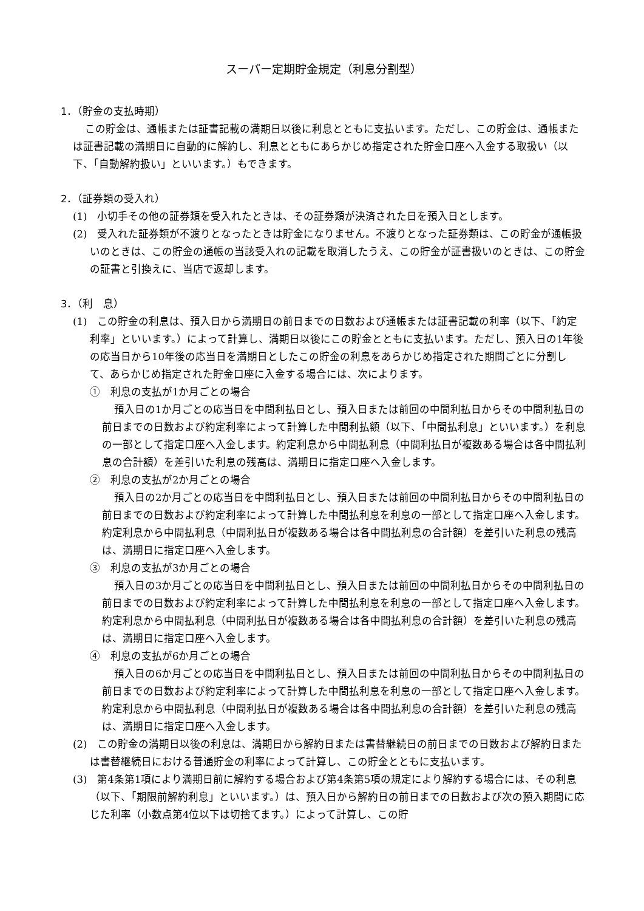スーパー定期貯金規定（利息分割型）
1．（貯金の支払時期）
この貯金は、通帳または証書記載の満期日以後に利息とともに支払います。ただし、この貯金は、通帳または証書記載の満期日に自動的に解約し、利息とともにあらかじめ指定された貯金口座へ入金する取扱い（以下、「自動解約扱い」といいます。）もできます。
2．（証券類の受入れ）
(1)　小切手その他の証券類を受入れたときは、その証券類が決済された日を預入日とします。
(2)　受入れた証券類が不渡りとなったときは貯金になりません。不渡りとなった証券類は、この貯金が通帳扱いのときは、この貯金の通帳の当該受入れの記載を取消したうえ、この貯金が証書扱いのときは、この貯金の証書と引換えに、当店で返却します。
3．（利　息）
(1)　この貯金の利息は、預入日から満期日の前日までの日数および通帳または証書記載の利率（以下、「約定利率」といいます。）によって計算し、満期日以後にこの貯金とともに支払います。ただし、預入日の1年後の応当日から10年後の応当日を満期日としたこの貯金の利息をあらかじめ指定された期間ごとに分割して、あらかじめ指定された貯金口座に入金する場合には、次によります。
①　利息の支払が1か月ごとの場合
預入日の1か月ごとの応当日を中間利払日とし、預入日または前回の中間利払日からその中間利払日の前日までの日数および約定利率によって計算した中間利払額（以下、「中間払利息」といいます。）を利息の一部として指定口座へ入金します。約定利息から中間払利息（中間利払日が複数ある場合は各中間払利息の合計額）を差引いた利息の残高は、満期日に指定口座へ入金します。
②　利息の支払が2か月ごとの場合
預入日の2か月ごとの応当日を中間利払日とし、預入日または前回の中間利払日からその中間利払日の前日までの日数および約定利率によって計算した中間払利息を利息の一部として指定口座へ入金します。約定利息から中間払利息（中間利払日が複数ある場合は各中間払利息の合計額）を差引いた利息の残高は、満期日に指定口座へ入金します。
③　利息の支払が3か月ごとの場合
預入日の3か月ごとの応当日を中間利払日とし、預入日または前回の中間利払日からその中間利払日の前日までの日数および約定利率によって計算した中間払利息を利息の一部として指定口座へ入金します。約定利息から中間払利息（中間利払日が複数ある場合は各中間払利息の合計額）を差引いた利息の残高は、満期日に指定口座へ入金します。
④　利息の支払が6か月ごとの場合
預入日の6か月ごとの応当日を中間利払日とし、預入日または前回の中間利払日からその中間利払日の前日までの日数および約定利率によって計算した中間払利息を利息の一部として指定口座へ入金します。約定利息から中間払利息（中間利払日が複数ある場合は各中間払利息の合計額）を差引いた利息の残高は、満期日に指定口座へ入金します。
(2)　この貯金の満期日以後の利息は、満期日から解約日または書替継続日の前日までの日数および解約日または書替継続日における普通貯金の利率によって計算し、この貯金とともに支払います。
(3)　第4条第1項により満期日前に解約する場合および第4条第5項の規定により解約する場合には、その利息（以下、「期限前解約利息」といいます。）は、預入日から解約日の前日までの日数および次の預入期間に応じた利率（小数点第4位以下は切捨てます。）によって計算し、この貯